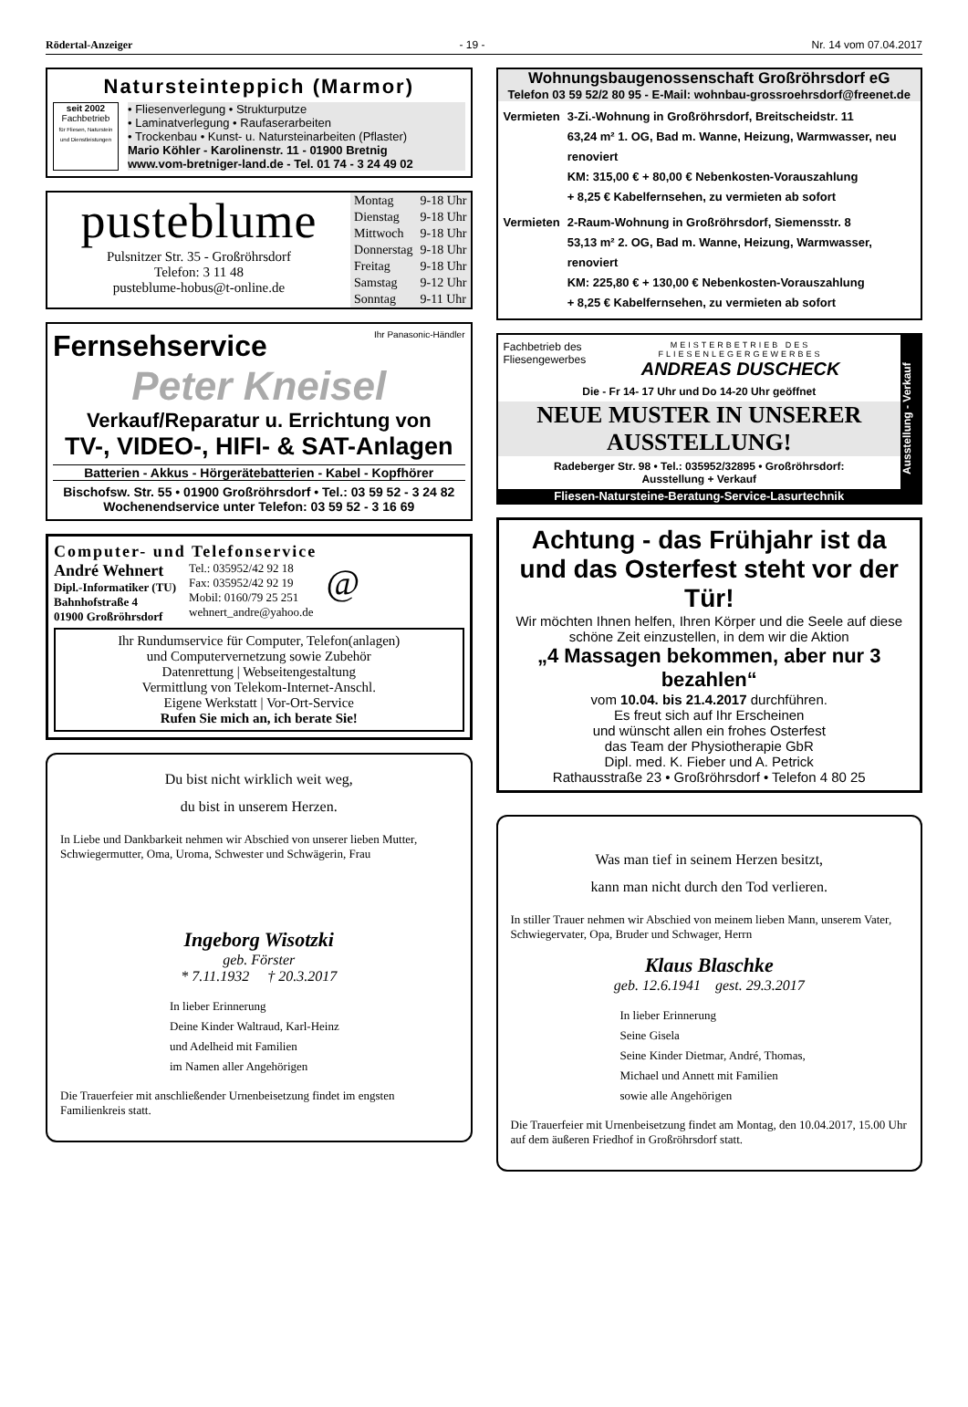Rödertal-Anzeiger - 19 - Nr. 14 vom 07.04.2017
Natursteinteppich (Marmor)
seit 2002
Fachbetrieb
für Fliesen, Naturstein und Dienstleistungen
• Fliesenverlegung • Strukturputze
• Laminatverlegung • Raufaserarbeiten
• Trockenbau • Kunst- u. Natursteinarbeiten (Pflaster)
Mario Köhler - Karolinenstr. 11 - 01900 Bretnig
www.vom-bretniger-land.de - Tel. 01 74 - 3 24 49 02
pusteblume
Pulsnitzer Str. 35 - Großröhrsdorf
Telefon: 3 11 48
pusteblume-hobus@t-online.de
| Montag | 9-18 Uhr |
| Dienstag | 9-18 Uhr |
| Mittwoch | 9-18 Uhr |
| Donnerstag | 9-18 Uhr |
| Freitag | 9-18 Uhr |
| Samstag | 9-12 Uhr |
| Sonntag | 9-11 Uhr |
Fernsehservice Ihr Panasonic-Händler
Peter Kneisel
Verkauf/Reparatur u. Errichtung von
TV-, VIDEO-, HIFI- & SAT-Anlagen
Batterien - Akkus - Hörgerätebatterien - Kabel - Kopfhörer
Bischofsw. Str. 55 • 01900 Großröhrsdorf • Tel.: 03 59 52 - 3 24 82
Wochenendservice unter Telefon: 03 59 52 - 3 16 69
Computer- und Telefonservice
André Wehnert
Dipl.-Informatiker (TU)
Bahnhofstraße 4
01900 Großröhrsdorf
Tel.: 035952/42 92 18
Fax: 035952/42 92 19
Mobil: 0160/79 25 251
wehnert_andre@yahoo.de
@
Ihr Rundumservice für Computer, Telefon(anlagen)
und Computervernetzung sowie Zubehör
Datenrettung | Webseitengestaltung
Vermittlung von Telekom-Internet-Anschl.
Eigene Werkstatt | Vor-Ort-Service
Rufen Sie mich an, ich berate Sie!
Du bist nicht wirklich weit weg,
du bist in unserem Herzen.
In Liebe und Dankbarkeit nehmen wir Abschied von unserer lieben Mutter, Schwiegermutter, Oma, Uroma, Schwester und Schwägerin, Frau
Ingeborg Wisotzki
geb. Förster
* 7.11.1932 † 20.3.2017
In lieber Erinnerung
Deine Kinder Waltraud, Karl-Heinz
und Adelheid mit Familien
im Namen aller Angehörigen
Die Trauerfeier mit anschließender Urnenbeisetzung findet im engsten Familienkreis statt.
Wohnungsbaugenossenschaft Großröhrsdorf eG
Telefon 03 59 52/2 80 95 - E-Mail: wohnbau-grossroehrsdorf@freenet.de
Vermieten 3-Zi.-Wohnung in Großröhrsdorf, Breitscheidstr. 11
63,24 m² 1. OG, Bad m. Wanne, Heizung, Warmwasser, neu renoviert
KM: 315,00 € + 80,00 € Nebenkosten-Vorauszahlung
+ 8,25 € Kabelfernsehen, zu vermieten ab sofort
Vermieten 2-Raum-Wohnung in Großröhrsdorf, Siemensstr. 8
53,13 m² 2. OG, Bad m. Wanne, Heizung, Warmwasser, renoviert
KM: 225,80 € + 130,00 € Nebenkosten-Vorauszahlung
+ 8,25 € Kabelfernsehen, zu vermieten ab sofort
Fachbetrieb des
Fliesengewerbes MEISTERBETRIEB DES FLIESENLEGERGEWERBES
ANDREAS DUSCHECK
Die - Fr 14- 17 Uhr und Do 14-20 Uhr geöffnet
NEUE MUSTER IN UNSERER AUSSTELLUNG!
Radeberger Str. 98 • Tel.: 035952/32895 • Großröhrsdorf:
Ausstellung + Verkauf
Fliesen-Natursteine-Beratung-Service-Lasurtechnik
Ausstellung - Verkauf
Achtung - das Frühjahr ist da
und das Osterfest steht vor der Tür!
Wir möchten Ihnen helfen, Ihren Körper und die Seele auf diese schöne Zeit einzustellen, in dem wir die Aktion
„4 Massagen bekommen, aber nur 3 bezahlen“
vom 10.04. bis 21.4.2017 durchführen.
Es freut sich auf Ihr Erscheinen
und wünscht allen ein frohes Osterfest
das Team der Physiotherapie GbR
Dipl. med. K. Fieber und A. Petrick
Rathausstraße 23 • Großröhrsdorf • Telefon 4 80 25
Was man tief in seinem Herzen besitzt,
kann man nicht durch den Tod verlieren.
In stiller Trauer nehmen wir Abschied von meinem lieben Mann, unserem Vater, Schwiegervater, Opa, Bruder und Schwager, Herrn
Klaus Blaschke
geb. 12.6.1941 gest. 29.3.2017
In lieber Erinnerung
Seine Gisela
Seine Kinder Dietmar, André, Thomas,
Michael und Annett mit Familien
sowie alle Angehörigen
Die Trauerfeier mit Urnenbeisetzung findet am Montag, den 10.04.2017, 15.00 Uhr auf dem äußeren Friedhof in Großröhrsdorf statt.